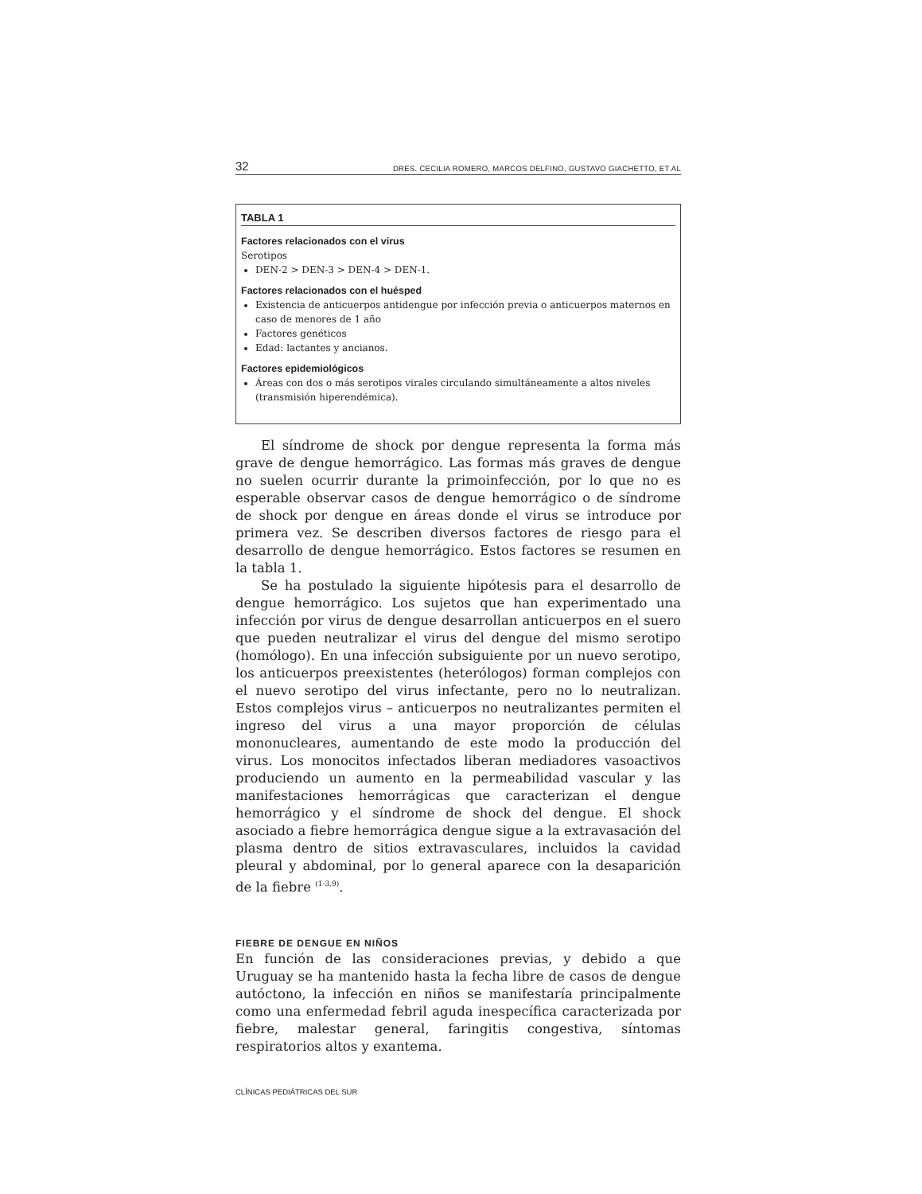32 DRES. CECILIA ROMERO, MARCOS DELFINO, GUSTAVO GIACHETTO, ET AL
TABLA 1
Factores relacionados con el virus
Serotipos
DEN-2 > DEN-3 > DEN-4 > DEN-1.
Factores relacionados con el huésped
Existencia de anticuerpos antidengue por infección previa o anticuerpos maternos en caso de menores de 1 año
Factores genéticos
Edad: lactantes y ancianos.
Factores epidemiológicos
Áreas con dos o más serotipos virales circulando simultáneamente a altos niveles (transmisión hiperendémica).
El síndrome de shock por dengue representa la forma más grave de dengue hemorrágico. Las formas más graves de dengue no suelen ocurrir durante la primoinfección, por lo que no es esperable observar casos de dengue hemorrágico o de síndrome de shock por dengue en áreas donde el virus se introduce por primera vez. Se describen diversos factores de riesgo para el desarrollo de dengue hemorrágico. Estos factores se resumen en la tabla 1.
Se ha postulado la siguiente hipótesis para el desarrollo de dengue hemorrágico. Los sujetos que han experimentado una infección por virus de dengue desarrollan anticuerpos en el suero que pueden neutralizar el virus del dengue del mismo serotipo (homólogo). En una infección subsiguiente por un nuevo serotipo, los anticuerpos preexistentes (heterólogos) forman complejos con el nuevo serotipo del virus infectante, pero no lo neutralizan. Estos complejos virus – anticuerpos no neutralizantes permiten el ingreso del virus a una mayor proporción de células mononucleares, aumentando de este modo la producción del virus. Los monocitos infectados liberan mediadores vasoactivos produciendo un aumento en la permeabilidad vascular y las manifestaciones hemorrágicas que caracterizan el dengue hemorrágico y el síndrome de shock del dengue. El shock asociado a fiebre hemorrágica dengue sigue a la extravasación del plasma dentro de sitios extravasculares, incluidos la cavidad pleural y abdominal, por lo general aparece con la desaparición de la fiebre <sup>(1-3,9)</sup>.
FIEBRE DE DENGUE EN NIÑOS
En función de las consideraciones previas, y debido a que Uruguay se ha mantenido hasta la fecha libre de casos de dengue autóctono, la infección en niños se manifestaría principalmente como una enfermedad febril aguda inespecífica caracterizada por fiebre, malestar general, faringitis congestiva, síntomas respiratorios altos y exantema.
CLÍNICAS PEDIÁTRICAS DEL SUR